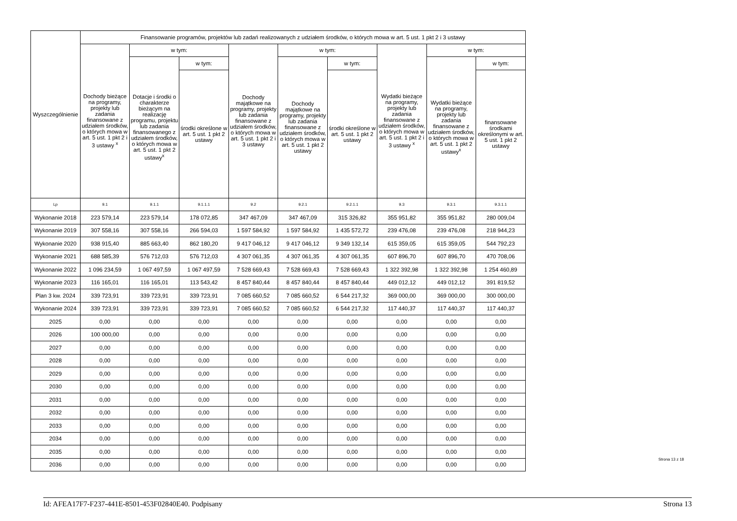| Wyszczególnienie | Finansowanie programów, projektów lub zadań realizowanych z udziałem środków, o których mowa w art. 5 ust. 1 pkt 2 i 3 ustawy | | | | | | | | |
| --- | --- | --- | --- | --- | --- | --- | --- | --- | --- |
| | Dochody bieżące na programy, projekty lub zadania finansowane z udziałem środków, o których mowa w art. 5 ust. 1 pkt 2 i 3 ustawy <sup>x</sup> | w tym: | | Dochody majątkowe na programy, projekty lub zadania finansowane z udziałem środków, o których mowa w art. 5 ust. 1 pkt 2 i 3 ustawy | w tym: | | Wydatki bieżące na programy, projekty lub zadania finansowane z udziałem środków, o których mowa w art. 5 ust. 1 pkt 2 i 3 ustawy <sup>x</sup> | w tym: | |
| | | Dotacje i środki o charakterze bieżącym na realizację programu, projektu lub zadania finansowanego z udziałem środków, o których mowa w art. 5 ust. 1 pkt 2 ustawy<sup>x</sup> | w tym: | | Dochody majątkowe na programy, projekty lub zadania finansowane z udziałem środków, o których mowa w art. 5 ust. 1 pkt 2 ustawy | w tym: | | Wydatki bieżące na programy, projekty lub zadania finansowane z udziałem środków, o których mowa w art. 5 ust. 1 pkt 2 ustawy<sup>x</sup> | w tym: |
| | | | środki określone w art. 5 ust. 1 pkt 2 ustawy | | | środki określone w art. 5 ust. 1 pkt 2 ustawy | | | finansowane środkami określonymi w art. 5 ust. 1 pkt 2 ustawy |
| Lp | 9.1 | 9.1.1 | 9.1.1.1 | 9.2 | 9.2.1 | 9.2.1.1 | 9.3 | 9.3.1 | 9.3.1.1 |
| Wykonanie 2018 | 223 579,14 | 223 579,14 | 178 072,85 | 347 467,09 | 347 467,09 | 315 326,82 | 355 951,82 | 355 951,82 | 280 009,04 |
| Wykonanie 2019 | 307 558,16 | 307 558,16 | 266 594,03 | 1 597 584,92 | 1 597 584,92 | 1 435 572,72 | 239 476,08 | 239 476,08 | 218 944,23 |
| Wykonanie 2020 | 938 915,40 | 885 663,40 | 862 180,20 | 9 417 046,12 | 9 417 046,12 | 9 349 132,14 | 615 359,05 | 615 359,05 | 544 792,23 |
| Wykonanie 2021 | 688 585,39 | 576 712,03 | 576 712,03 | 4 307 061,35 | 4 307 061,35 | 4 307 061,35 | 607 896,70 | 607 896,70 | 470 708,06 |
| Wykonanie 2022 | 1 096 234,59 | 1 067 497,59 | 1 067 497,59 | 7 528 669,43 | 7 528 669,43 | 7 528 669,43 | 1 322 392,98 | 1 322 392,98 | 1 254 460,89 |
| Wykonanie 2023 | 116 165,01 | 116 165,01 | 113 543,42 | 8 457 840,44 | 8 457 840,44 | 8 457 840,44 | 449 012,12 | 449 012,12 | 391 819,52 |
| Plan 3 kw. 2024 | 339 723,91 | 339 723,91 | 339 723,91 | 7 085 660,52 | 7 085 660,52 | 6 544 217,32 | 369 000,00 | 369 000,00 | 300 000,00 |
| Wykonanie 2024 | 339 723,91 | 339 723,91 | 339 723,91 | 7 085 660,52 | 7 085 660,52 | 6 544 217,32 | 117 440,37 | 117 440,37 | 117 440,37 |
| 2025 | 0,00 | 0,00 | 0,00 | 0,00 | 0,00 | 0,00 | 0,00 | 0,00 | 0,00 |
| 2026 | 100 000,00 | 0,00 | 0,00 | 0,00 | 0,00 | 0,00 | 0,00 | 0,00 | 0,00 |
| 2027 | 0,00 | 0,00 | 0,00 | 0,00 | 0,00 | 0,00 | 0,00 | 0,00 | 0,00 |
| 2028 | 0,00 | 0,00 | 0,00 | 0,00 | 0,00 | 0,00 | 0,00 | 0,00 | 0,00 |
| 2029 | 0,00 | 0,00 | 0,00 | 0,00 | 0,00 | 0,00 | 0,00 | 0,00 | 0,00 |
| 2030 | 0,00 | 0,00 | 0,00 | 0,00 | 0,00 | 0,00 | 0,00 | 0,00 | 0,00 |
| 2031 | 0,00 | 0,00 | 0,00 | 0,00 | 0,00 | 0,00 | 0,00 | 0,00 | 0,00 |
| 2032 | 0,00 | 0,00 | 0,00 | 0,00 | 0,00 | 0,00 | 0,00 | 0,00 | 0,00 |
| 2033 | 0,00 | 0,00 | 0,00 | 0,00 | 0,00 | 0,00 | 0,00 | 0,00 | 0,00 |
| 2034 | 0,00 | 0,00 | 0,00 | 0,00 | 0,00 | 0,00 | 0,00 | 0,00 | 0,00 |
| 2035 | 0,00 | 0,00 | 0,00 | 0,00 | 0,00 | 0,00 | 0,00 | 0,00 | 0,00 |
| 2036 | 0,00 | 0,00 | 0,00 | 0,00 | 0,00 | 0,00 | 0,00 | 0,00 | 0,00 |
Strona 13 z 18
Id: AFEA17F7-F237-441E-8501-453F02840E40. Podpisany Strona 13